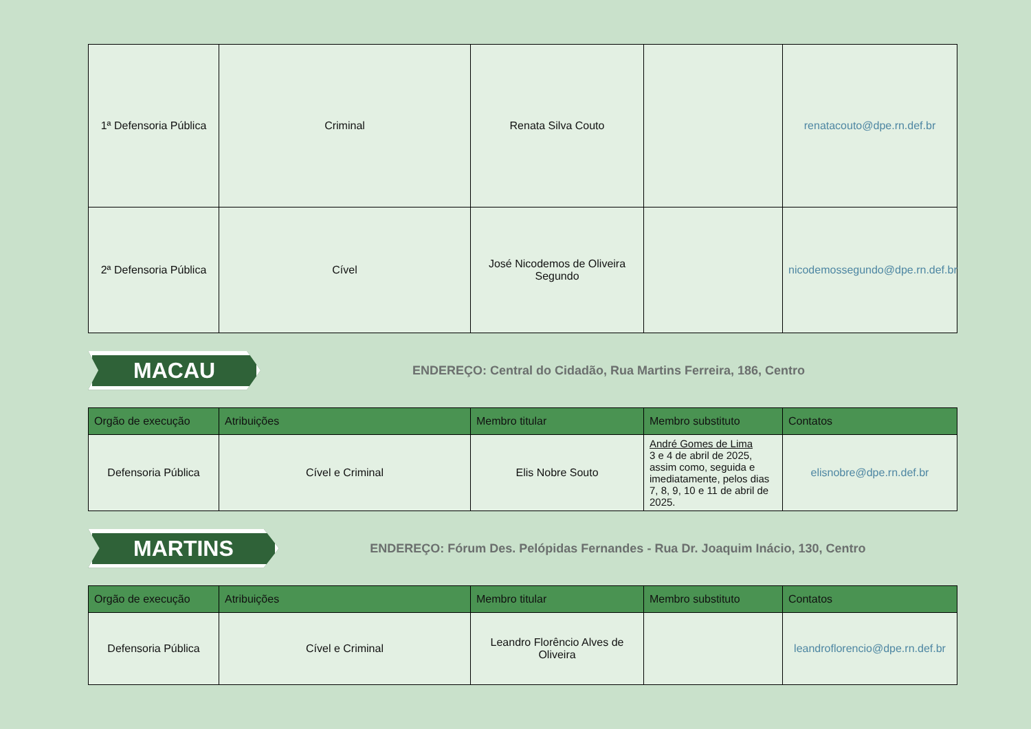| 1ª Defensoria Pública | Criminal | Renata Silva Couto | | renatacouto@dpe.rn.def.br |
| 2ª Defensoria Pública | Cível | José Nicodemos de Oliveira Segundo | | nicodemossegundo@dpe.rn.def.br |
MACAU
ENDEREÇO: Central do Cidadão, Rua Martins Ferreira, 186, Centro
| Orgão de execução | Atribuições | Membro titular | Membro substituto | Contatos |
| --- | --- | --- | --- | --- |
| Defensoria Pública | Cível e Criminal | Elis Nobre Souto | André Gomes de Lima 3 e 4 de abril de 2025, assim como, seguida e imediatamente, pelos dias 7, 8, 9, 10 e 11 de abril de 2025. | elisnobre@dpe.rn.def.br |
MARTINS
ENDEREÇO: Fórum Des. Pelópidas Fernandes - Rua Dr. Joaquim Inácio, 130, Centro
| Orgão de execução | Atribuições | Membro titular | Membro substituto | Contatos |
| --- | --- | --- | --- | --- |
| Defensoria Pública | Cível e Criminal | Leandro Florêncio Alves de Oliveira | | leandroflorencio@dpe.rn.def.br |